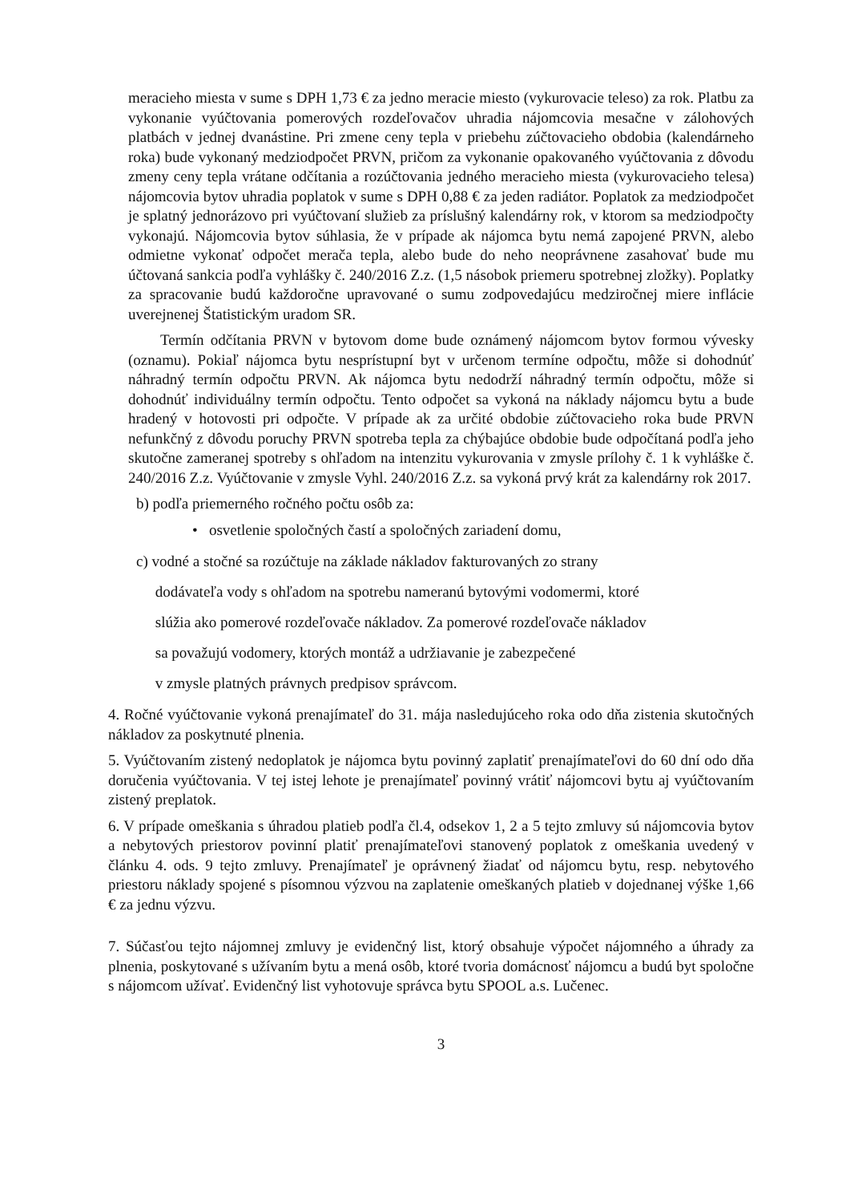meracieho miesta v sume s DPH 1,73 € za jedno meracie miesto (vykurovacie teleso) za rok. Platbu za vykonanie vyúčtovania pomerových rozdeľovačov uhradia nájomcovia mesačne v zálohových platbách v jednej dvanástine. Pri zmene ceny tepla v priebehu zúčtovacieho obdobia (kalendárneho roka) bude vykonaný medziodpočet PRVN, pričom za vykonanie opakovaného vyúčtovania z dôvodu zmeny ceny tepla vrátane odčítania a rozúčtovania jedného meracieho miesta (vykurovacieho telesa) nájomcovia bytov uhradia poplatok v sume s DPH 0,88 € za jeden radiátor. Poplatok za medziodpočet je splatný jednorázovo pri vyúčtovaní služieb za príslušný kalendárny rok, v ktorom sa medziodpočty vykonajú. Nájomcovia bytov súhlasia, že v prípade ak nájomca bytu nemá zapojené PRVN, alebo odmietne vykonať odpočet merača tepla, alebo bude do neho neoprávnene zasahovať bude mu účtovaná sankcia podľa vyhlášky č. 240/2016 Z.z. (1,5 násobok priemeru spotrebnej zložky). Poplatky za spracovanie budú každoročne upravované o sumu zodpovedajúcu medziročnej miere inflácie uverejnenej Štatistickým uradom SR.
Termín odčítania PRVN v bytovom dome bude oznámený nájomcom bytov formou vývesky (oznamu). Pokiaľ nájomca bytu nesprístupní byt v určenom termíne odpočtu, môže si dohodnúť náhradný termín odpočtu PRVN. Ak nájomca bytu nedodrží náhradný termín odpočtu, môže si dohodnúť individuálny termín odpočtu. Tento odpočet sa vykoná na náklady nájomcu bytu a bude hradený v hotovosti pri odpočte. V prípade ak za určité obdobie zúčtovacieho roka bude PRVN nefunkčný z dôvodu poruchy PRVN spotreba tepla za chýbajúce obdobie bude odpočítaná podľa jeho skutočne zameranej spotreby s ohľadom na intenzitu vykurovania v zmysle prílohy č. 1 k vyhláške č. 240/2016 Z.z. Vyúčtovanie v zmysle Vyhl. 240/2016 Z.z. sa vykoná prvý krát za kalendárny rok 2017.
b) podľa priemerného ročného počtu osôb za:
• osvetlenie spoločných častí a spoločných zariadení domu,
c) vodné a stočné sa rozúčtuje na základe nákladov fakturovaných zo strany
dodávateľa vody s ohľadom na spotrebu nameranú bytovými vodomermi, ktoré
slúžia ako pomerové rozdeľovače nákladov. Za pomerové rozdeľovače nákladov
sa považujú vodomery, ktorých montáž a udržiavanie je zabezpečené
v zmysle platných právnych predpisov správcom.
4. Ročné vyúčtovanie vykoná prenajímateľ do 31. mája nasledujúceho roka odo dňa zistenia skutočných nákladov za poskytnuté plnenia.
5. Vyúčtovaním zistený nedoplatok je nájomca bytu povinný zaplatiť prenajímateľovi do 60 dní odo dňa doručenia vyúčtovania. V tej istej lehote je prenajímateľ povinný vrátiť nájomcovi bytu aj vyúčtovaním zistený preplatok.
6. V prípade omeškania s úhradou platieb podľa čl.4, odsekov 1, 2 a 5 tejto zmluvy sú nájomcovia bytov a nebytových priestorov povinní platiť prenajímateľovi stanovený poplatok z omeškania uvedený v článku 4. ods. 9 tejto zmluvy. Prenajímateľ je oprávnený žiadať od nájomcu bytu, resp. nebytového priestoru náklady spojené s písomnou výzvou na zaplatenie omeškaných platieb v dojednanej výške 1,66 € za jednu výzvu.
7. Súčasťou tejto nájomnej zmluvy je evidenčný list, ktorý obsahuje výpočet nájomného a úhrady za plnenia, poskytované s užívaním bytu a mená osôb, ktoré tvoria domácnosť nájomcu a budú byt spoločne s nájomcom užívať. Evidenčný list vyhotovuje správca bytu SPOOL a.s. Lučenec.
3